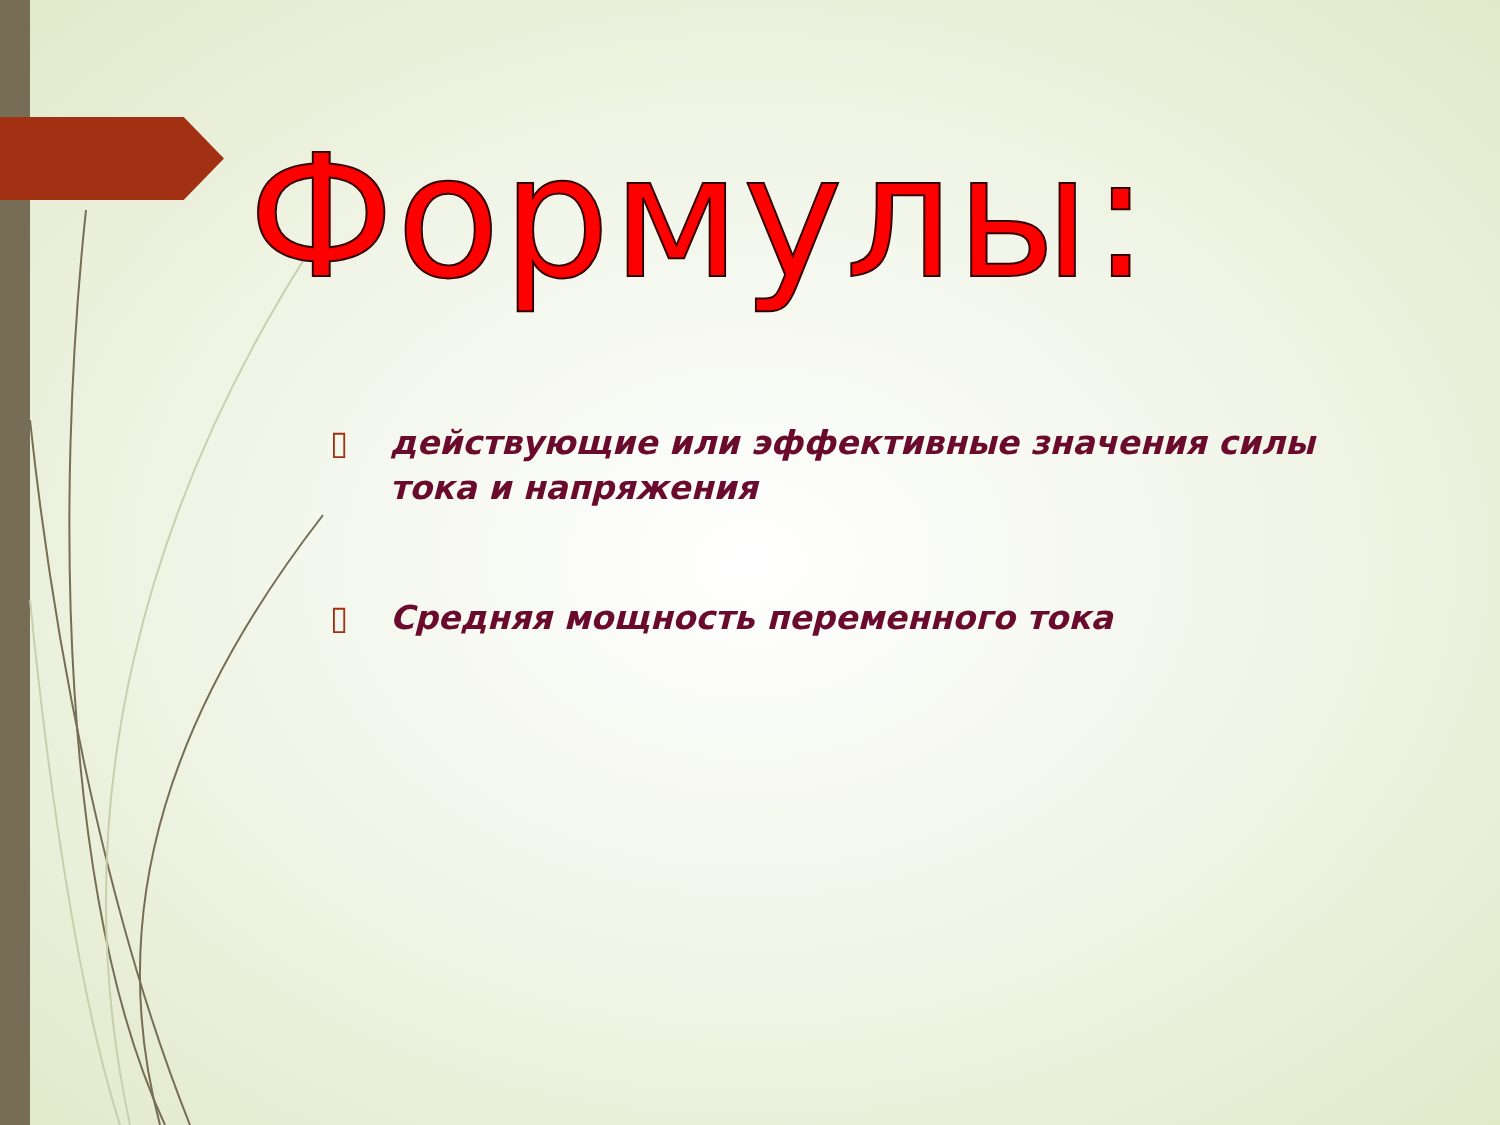Формулы:
▯ действующие или эффективные значения силы тока и напряжения
▯ Средняя мощность переменного тока